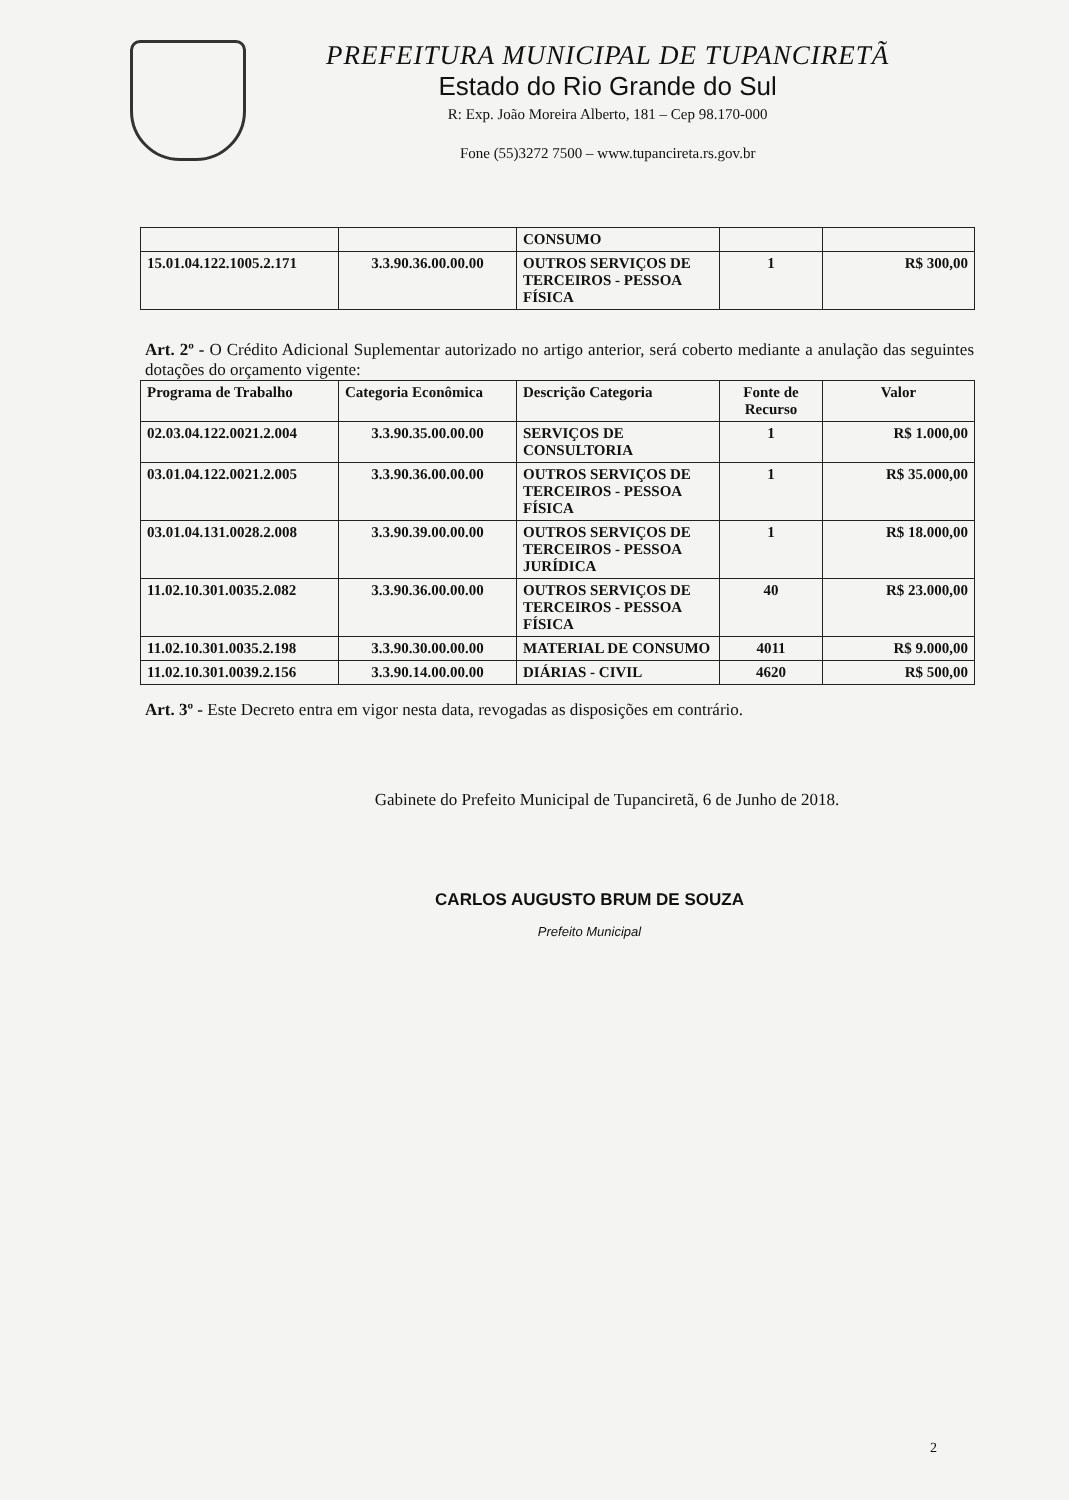PREFEITURA MUNICIPAL DE TUPANCIRETÃ
Estado do Rio Grande do Sul
R: Exp. João Moreira Alberto, 181 – Cep 98.170-000
Fone (55)3272 7500 – www.tupancireta.rs.gov.br
| | | CONSUMO | | |
| 15.01.04.122.1005.2.171 | 3.3.90.36.00.00.00 | OUTROS SERVIÇOS DE TERCEIROS - PESSOA FÍSICA | 1 | R$ 300,00 |
Art. 2º - O Crédito Adicional Suplementar autorizado no artigo anterior, será coberto mediante a anulação das seguintes dotações do orçamento vigente:
| Programa de Trabalho | Categoria Econômica | Descrição Categoria | Fonte de Recurso | Valor |
| --- | --- | --- | --- | --- |
| 02.03.04.122.0021.2.004 | 3.3.90.35.00.00.00 | SERVIÇOS DE CONSULTORIA | 1 | R$ 1.000,00 |
| 03.01.04.122.0021.2.005 | 3.3.90.36.00.00.00 | OUTROS SERVIÇOS DE TERCEIROS - PESSOA FÍSICA | 1 | R$ 35.000,00 |
| 03.01.04.131.0028.2.008 | 3.3.90.39.00.00.00 | OUTROS SERVIÇOS DE TERCEIROS - PESSOA JURÍDICA | 1 | R$ 18.000,00 |
| 11.02.10.301.0035.2.082 | 3.3.90.36.00.00.00 | OUTROS SERVIÇOS DE TERCEIROS - PESSOA FÍSICA | 40 | R$ 23.000,00 |
| 11.02.10.301.0035.2.198 | 3.3.90.30.00.00.00 | MATERIAL DE CONSUMO | 4011 | R$ 9.000,00 |
| 11.02.10.301.0039.2.156 | 3.3.90.14.00.00.00 | DIÁRIAS - CIVIL | 4620 | R$ 500,00 |
Art. 3º - Este Decreto entra em vigor nesta data, revogadas as disposições em contrário.
Gabinete do Prefeito Municipal de Tupanciretã, 6 de Junho de 2018.
CARLOS AUGUSTO BRUM DE SOUZA
Prefeito Municipal
2